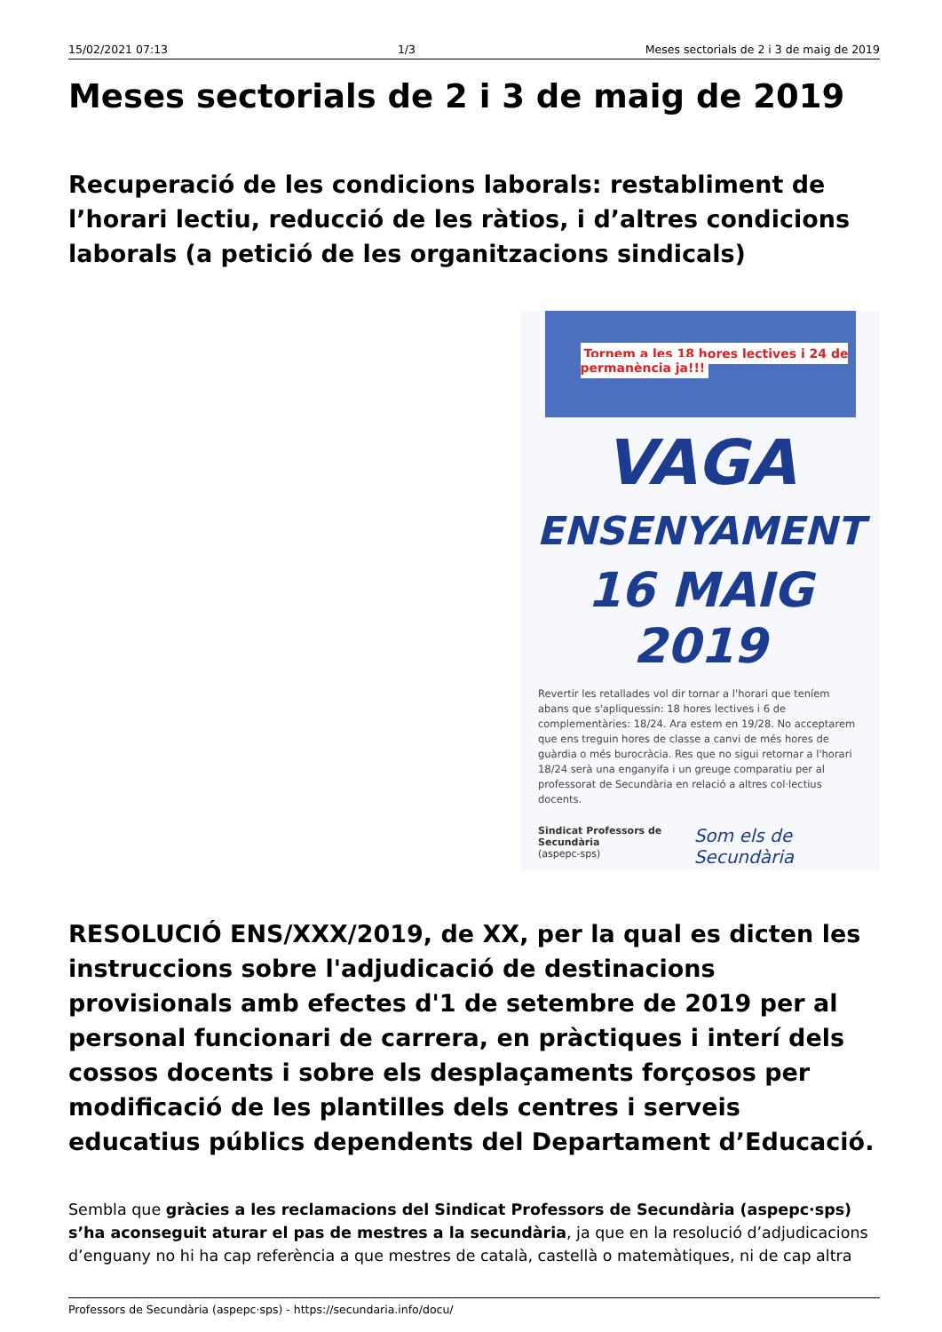15/02/2021 07:13 1/3 Meses sectorials de 2 i 3 de maig de 2019
Meses sectorials de 2 i 3 de maig de 2019
Recuperació de les condicions laborals: restabliment de l’horari lectiu, reducció de les ràtios, i d’altres condicions laborals (a petició de les organitzacions sindicals)
Tornem a les 18 hores lectives i 24 de permanència ja!!!
VAGA
ENSENYAMENT
16 MAIG 2019
Revertir les retallades vol dir tornar a l'horari que teníem abans que s'apliquessin: 18 hores lectives i 6 de complementàries: 18/24. Ara estem en 19/28. No acceptarem que ens treguin hores de classe a canvi de més hores de guàrdia o més burocràcia. Res que no sigui retornar a l'horari 18/24 serà una enganyifa i un greuge comparatiu per al professorat de Secundària en relació a altres col·lectius docents.
Sindicat Professors de Secundària
(aspepc-sps) Som els de Secundària
RESOLUCIÓ ENS/XXX/2019, de XX, per la qual es dicten les instruccions sobre l'adjudicació de destinacions provisionals amb efectes d'1 de setembre de 2019 per al personal funcionari de carrera, en pràctiques i interí dels cossos docents i sobre els desplaçaments forçosos per modificació de les plantilles dels centres i serveis educatius públics dependents del Departament d’Educació.
Sembla que gràcies a les reclamacions del Sindicat Professors de Secundària (aspepc·sps) s’ha aconseguit aturar el pas de mestres a la secundària, ja que en la resolució d’adjudicacions d’enguany no hi ha cap referència a que mestres de català, castellà o matemàtiques, ni de cap altra
Professors de Secundària (aspepc·sps) - https://secundaria.info/docu/